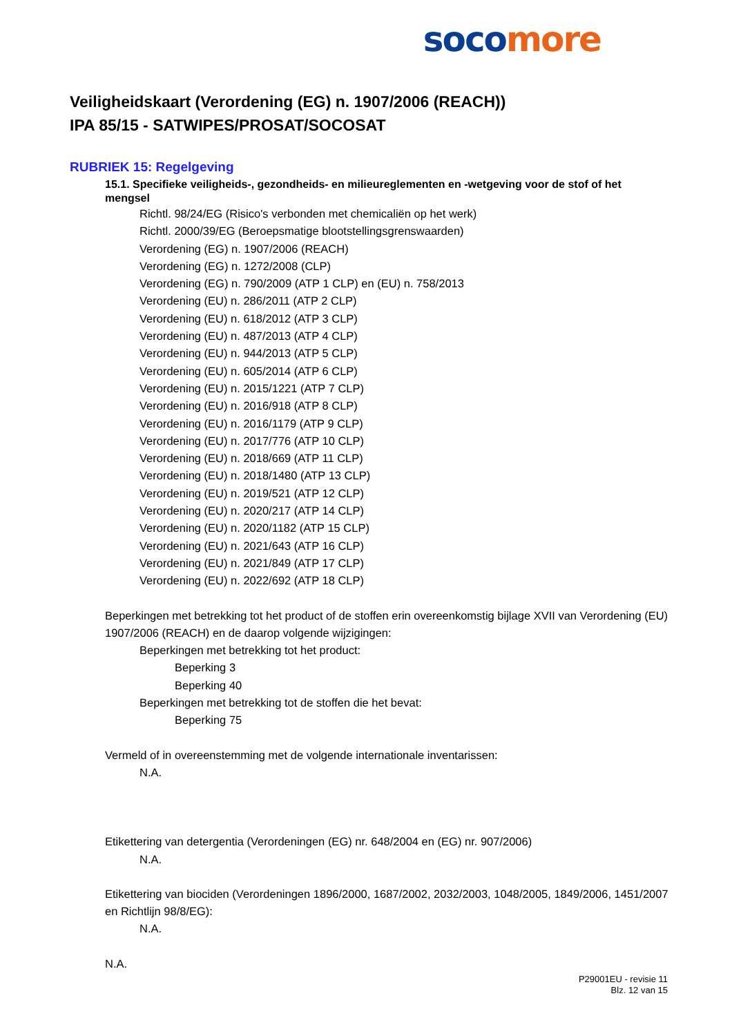soco more
Veiligheidskaart (Verordening (EG) n. 1907/2006 (REACH))
IPA 85/15 - SATWIPES/PROSAT/SOCOSAT
RUBRIEK 15: Regelgeving
15.1. Specifieke veiligheids-, gezondheids- en milieureglementen en -wetgeving voor de stof of het mengsel
Richtl. 98/24/EG (Risico's verbonden met chemicaliën op het werk)
Richtl. 2000/39/EG (Beroepsmatige blootstellingsgrenswaarden)
Verordening (EG) n. 1907/2006 (REACH)
Verordening (EG) n. 1272/2008 (CLP)
Verordening (EG) n. 790/2009 (ATP 1 CLP) en (EU) n. 758/2013
Verordening (EU) n. 286/2011 (ATP 2 CLP)
Verordening (EU) n. 618/2012 (ATP 3 CLP)
Verordening (EU) n. 487/2013 (ATP 4 CLP)
Verordening (EU) n. 944/2013 (ATP 5 CLP)
Verordening (EU) n. 605/2014 (ATP 6 CLP)
Verordening (EU) n. 2015/1221 (ATP 7 CLP)
Verordening (EU) n. 2016/918 (ATP 8 CLP)
Verordening (EU) n. 2016/1179 (ATP 9 CLP)
Verordening (EU) n. 2017/776 (ATP 10 CLP)
Verordening (EU) n. 2018/669 (ATP 11 CLP)
Verordening (EU) n. 2018/1480 (ATP 13 CLP)
Verordening (EU) n. 2019/521 (ATP 12 CLP)
Verordening (EU) n. 2020/217 (ATP 14 CLP)
Verordening (EU) n. 2020/1182 (ATP 15 CLP)
Verordening (EU) n. 2021/643 (ATP 16 CLP)
Verordening (EU) n. 2021/849 (ATP 17 CLP)
Verordening (EU) n. 2022/692 (ATP 18 CLP)
Beperkingen met betrekking tot het product of de stoffen erin overeenkomstig bijlage XVII van Verordening (EU) 1907/2006 (REACH) en de daarop volgende wijzigingen:
Beperkingen met betrekking tot het product:
Beperking 3
Beperking 40
Beperkingen met betrekking tot de stoffen die het bevat:
Beperking 75
Vermeld of in overeenstemming met de volgende internationale inventarissen:
N.A.
Etikettering van detergentia (Verordeningen (EG) nr. 648/2004 en (EG) nr. 907/2006)
N.A.
Etikettering van biociden (Verordeningen 1896/2000, 1687/2002, 2032/2003, 1048/2005, 1849/2006, 1451/2007 en Richtlijn 98/8/EG):
N.A.
N.A.
P29001EU - revisie 11
Blz. 12 van 15